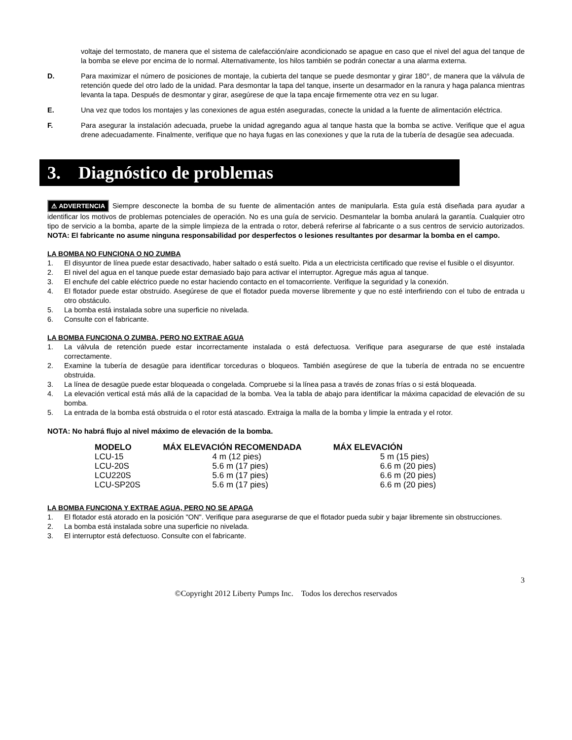voltaje del termostato, de manera que el sistema de calefacción/aire acondicionado se apague en caso que el nivel del agua del tanque de la bomba se eleve por encima de lo normal. Alternativamente, los hilos también se podrán conectar a una alarma externa.
D. Para maximizar el número de posiciones de montaje, la cubierta del tanque se puede desmontar y girar 180°, de manera que la válvula de retención quede del otro lado de la unidad. Para desmontar la tapa del tanque, inserte un desarmador en la ranura y haga palanca mientras levanta la tapa. Después de desmontar y girar, asegúrese de que la tapa encaje firmemente otra vez en su lugar.
E. Una vez que todos los montajes y las conexiones de agua estén aseguradas, conecte la unidad a la fuente de alimentación eléctrica.
F. Para asegurar la instalación adecuada, pruebe la unidad agregando agua al tanque hasta que la bomba se active. Verifique que el agua drene adecuadamente. Finalmente, verifique que no haya fugas en las conexiones y que la ruta de la tubería de desagüe sea adecuada.
3. Diagnóstico de problemas
⚠ ADVERTENCIA Siempre desconecte la bomba de su fuente de alimentación antes de manipularla. Esta guía está diseñada para ayudar a identificar los motivos de problemas potenciales de operación. No es una guía de servicio. Desmantelar la bomba anulará la garantía. Cualquier otro tipo de servicio a la bomba, aparte de la simple limpieza de la entrada o rotor, deberá referirse al fabricante o a sus centros de servicio autorizados. NOTA: El fabricante no asume ninguna responsabilidad por desperfectos o lesiones resultantes por desarmar la bomba en el campo.
LA BOMBA NO FUNCIONA O NO ZUMBA
1. El disyuntor de línea puede estar desactivado, haber saltado o está suelto. Pida a un electricista certificado que revise el fusible o el disyuntor.
2. El nivel del agua en el tanque puede estar demasiado bajo para activar el interruptor. Agregue más agua al tanque.
3. El enchufe del cable eléctrico puede no estar haciendo contacto en el tomacorriente. Verifique la seguridad y la conexión.
4. El flotador puede estar obstruido. Asegúrese de que el flotador pueda moverse libremente y que no esté interfiriendo con el tubo de entrada u otro obstáculo.
5. La bomba está instalada sobre una superficie no nivelada.
6. Consulte con el fabricante.
LA BOMBA FUNCIONA O ZUMBA, PERO NO EXTRAE AGUA
1. La válvula de retención puede estar incorrectamente instalada o está defectuosa. Verifique para asegurarse de que esté instalada correctamente.
2. Examine la tubería de desagüe para identificar torceduras o bloqueos. También asegúrese de que la tubería de entrada no se encuentre obstruida.
3. La línea de desagüe puede estar bloqueada o congelada. Compruebe si la línea pasa a través de zonas frías o si está bloqueada.
4. La elevación vertical está más allá de la capacidad de la bomba. Vea la tabla de abajo para identificar la máxima capacidad de elevación de su bomba.
5. La entrada de la bomba está obstruida o el rotor está atascado. Extraiga la malla de la bomba y limpie la entrada y el rotor.
NOTA: No habrá flujo al nivel máximo de elevación de la bomba.
| MODELO | MÁX ELEVACIÓN RECOMENDADA | MÁX ELEVACIÓN |
| --- | --- | --- |
| LCU-15 | 4 m (12 pies) | 5 m (15 pies) |
| LCU-20S | 5.6 m (17 pies) | 6.6 m (20 pies) |
| LCU220S | 5.6 m (17 pies) | 6.6 m (20 pies) |
| LCU-SP20S | 5.6 m (17 pies) | 6.6 m (20 pies) |
LA BOMBA FUNCIONA Y EXTRAE AGUA, PERO NO SE APAGA
1. El flotador está atorado en la posición "ON". Verifique para asegurarse de que el flotador pueda subir y bajar libremente sin obstrucciones.
2. La bomba está instalada sobre una superficie no nivelada.
3. El interruptor está defectuoso. Consulte con el fabricante.
3
©Copyright 2012 Liberty Pumps Inc. Todos los derechos reservados